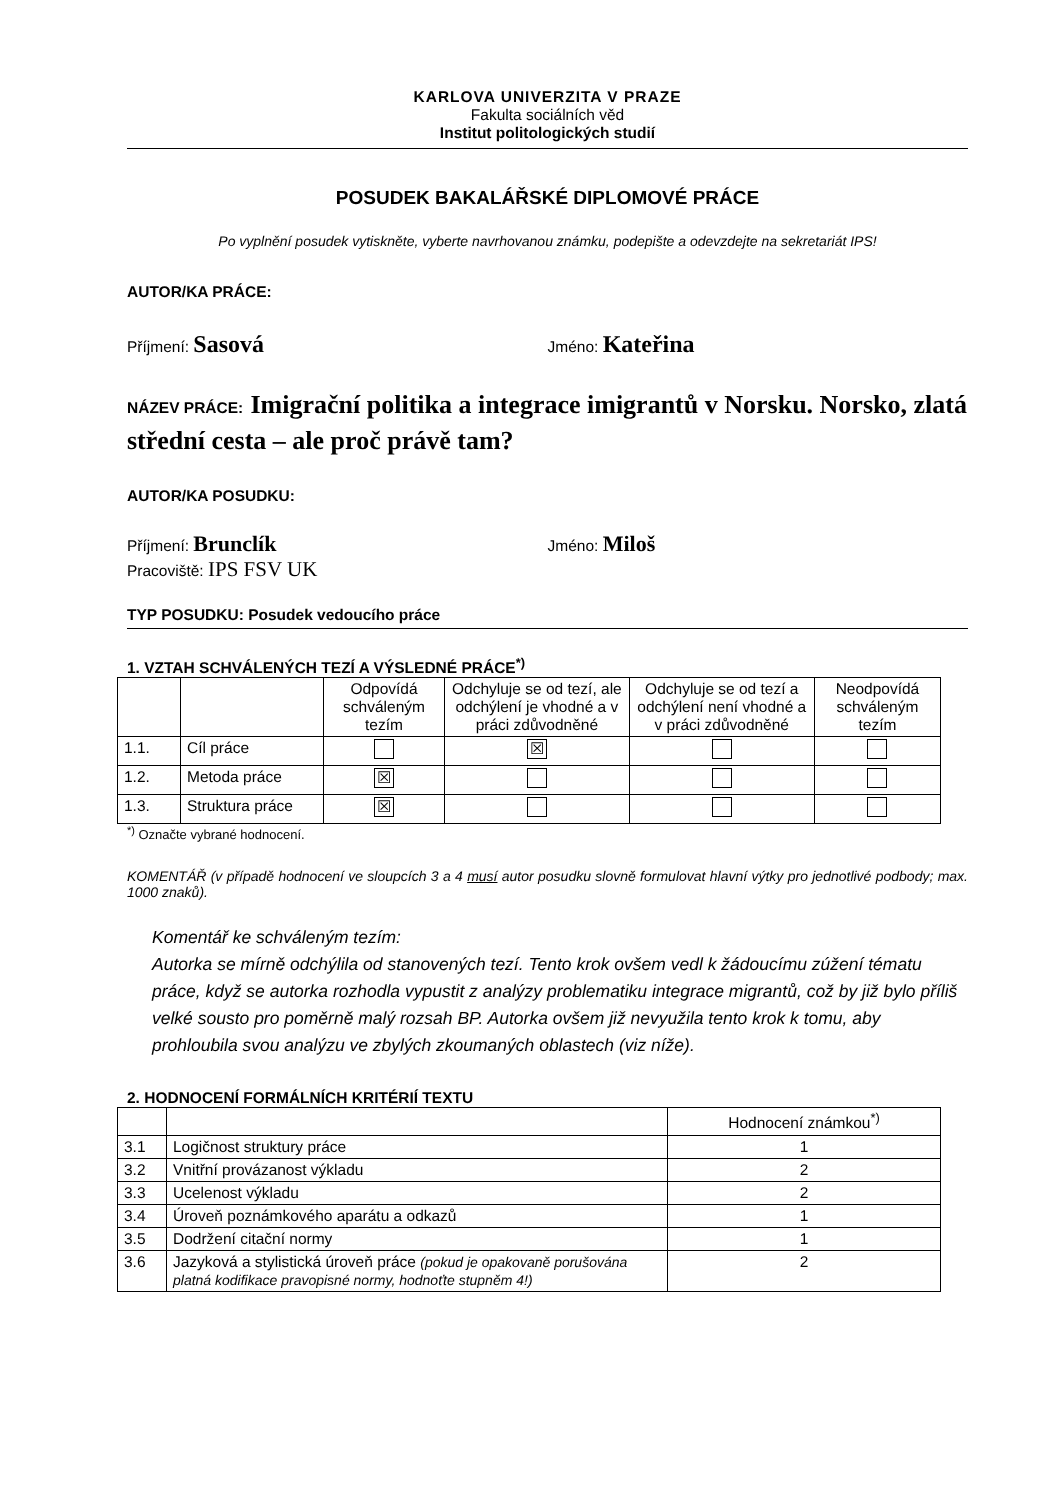KARLOVA UNIVERZITA V PRAZE
Fakulta sociálních věd
Institut politologických studií
POSUDEK BAKALÁŘSKÉ DIPLOMOVÉ PRÁCE
Po vyplnění posudek vytiskněte, vyberte navrhovanou známku, podepište a odevzdejte na sekretariát IPS!
AUTOR/KA PRÁCE:
Příjmení: Sasová
Jméno: Kateřina
NÁZEV PRÁCE: Imigrační politika a integrace imigrantů v Norsku. Norsko, zlatá střední cesta – ale proč právě tam?
AUTOR/KA POSUDKU:
Příjmení: Brunclík
Jméno: Miloš
Pracoviště: IPS FSV UK
TYP POSUDKU: Posudek vedoucího práce
1. VZTAH SCHVÁLENÝCH TEZÍ A VÝSLEDNÉ PRÁCE<sup>*)</sup>
| | | Odpovídá schváleným tezím | Odchyluje se od tezí, ale odchýlení je vhodné a v práci zdůvodněné | Odchyluje se od tezí a odchýlení není vhodné a v práci zdůvodněné | Neodpovídá schváleným tezím |
| --- | --- | --- | --- | --- | --- |
| 1.1. | Cíl práce | | ☒ | | |
| 1.2. | Metoda práce | ☒ | | | |
| 1.3. | Struktura práce | ☒ | | | |
<sup>*)</sup> Označte vybrané hodnocení.
KOMENTÁŘ (v případě hodnocení ve sloupcích 3 a 4 musí autor posudku slovně formulovat hlavní výtky pro jednotlivé podbody; max. 1000 znaků).
Komentář ke schváleným tezím:
Autorka se mírně odchýlila od stanovených tezí. Tento krok ovšem vedl k žádoucímu zúžení tématu práce, když se autorka rozhodla vypustit z analýzy problematiku integrace migrantů, což by již bylo příliš velké sousto pro poměrně malý rozsah BP. Autorka ovšem již nevyužila tento krok k tomu, aby prohloubila svou analýzu ve zbylých zkoumaných oblastech (viz níže).
2. HODNOCENÍ FORMÁLNÍCH KRITÉRIÍ TEXTU
| | | Hodnocení známkou<sup>*)</sup> |
| --- | --- | --- |
| 3.1 | Logičnost struktury práce | 1 |
| 3.2 | Vnitřní provázanost výkladu | 2 |
| 3.3 | Ucelenost výkladu | 2 |
| 3.4 | Úroveň poznámkového aparátu a odkazů | 1 |
| 3.5 | Dodržení citační normy | 1 |
| 3.6 | Jazyková a stylistická úroveň práce (pokud je opakovaně porušována platná kodifikace pravopisné normy, hodnoťte stupněm 4!) | 2 |